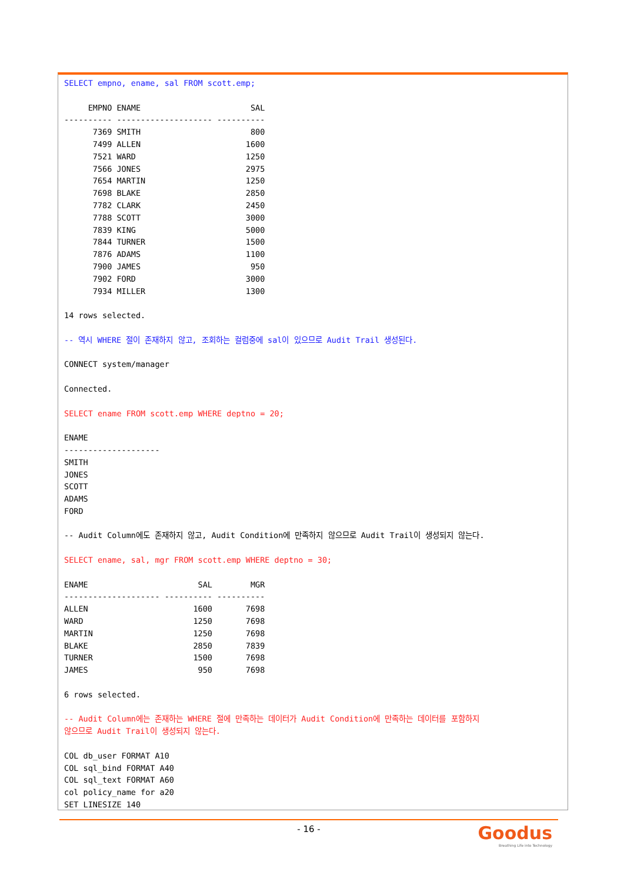SELECT empno, ename, sal FROM scott.emp;

     EMPNO ENAME                       SAL
---------- -------------------- ----------
      7369 SMITH                       800
      7499 ALLEN                      1600
      7521 WARD                       1250
      7566 JONES                      2975
      7654 MARTIN                     1250
      7698 BLAKE                      2850
      7782 CLARK                      2450
      7788 SCOTT                      3000
      7839 KING                       5000
      7844 TURNER                     1500
      7876 ADAMS                      1100
      7900 JAMES                       950
      7902 FORD                       3000
      7934 MILLER                     1300

14 rows selected.

-- 역시 WHERE 절이 존재하지 않고, 조회하는 컬럼중에 sal이 있으므로 Audit Trail 생성된다.

CONNECT system/manager

Connected.

SELECT ename FROM scott.emp WHERE deptno = 20;

ENAME
--------------------
SMITH
JONES
SCOTT
ADAMS
FORD

-- Audit Column에도 존재하지 않고, Audit Condition에 만족하지 않으므로 Audit Trail이 생성되지 않는다.

SELECT ename, sal, mgr FROM scott.emp WHERE deptno = 30;

ENAME                       SAL        MGR
-------------------- ---------- ----------
ALLEN                      1600       7698
WARD                       1250       7698
MARTIN                     1250       7698
BLAKE                      2850       7839
TURNER                     1500       7698
JAMES                       950       7698

6 rows selected.

-- Audit Column에는 존재하는 WHERE 절에 만족하는 데이터가 Audit Condition에 만족하는 데이터를 포함하지
않으므로 Audit Trail이 생성되지 않는다.

COL db_user FORMAT A10
COL sql_bind FORMAT A40
COL sql_text FORMAT A60
col policy_name for a20
SET LINESIZE 140
- 16 -
Goodus
Breathing Life into Technology